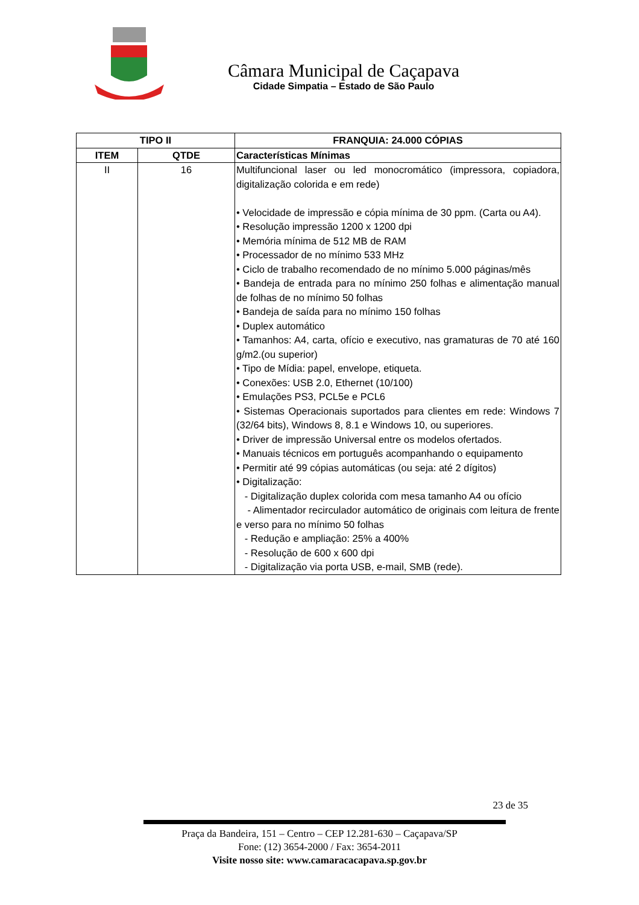Câmara Municipal de Caçapava
Cidade Simpatia – Estado de São Paulo
| TIPO II | | FRANQUIA: 24.000 CÓPIAS |
| --- | --- | --- |
| ITEM | QTDE | Características Mínimas |
| II | 16 | Multifuncional laser ou led monocromático (impressora, copiadora, digitalização colorida e em rede) • Velocidade de impressão e cópia mínima de 30 ppm. (Carta ou A4). • Resolução impressão 1200 x 1200 dpi • Memória mínima de 512 MB de RAM • Processador de no mínimo 533 MHz • Ciclo de trabalho recomendado de no mínimo 5.000 páginas/mês • Bandeja de entrada para no mínimo 250 folhas e alimentação manual de folhas de no mínimo 50 folhas • Bandeja de saída para no mínimo 150 folhas • Duplex automático • Tamanhos: A4, carta, ofício e executivo, nas gramaturas de 70 até 160 g/m2.(ou superior) • Tipo de Mídia: papel, envelope, etiqueta. • Conexões: USB 2.0, Ethernet (10/100) • Emulações PS3, PCL5e e PCL6 • Sistemas Operacionais suportados para clientes em rede: Windows 7 (32/64 bits), Windows 8, 8.1 e Windows 10, ou superiores. • Driver de impressão Universal entre os modelos ofertados. • Manuais técnicos em português acompanhando o equipamento • Permitir até 99 cópias automáticas (ou seja: até 2 dígitos) • Digitalização: - Digitalização duplex colorida com mesa tamanho A4 ou ofício - Alimentador recirculador automático de originais com leitura de frente e verso para no mínimo 50 folhas - Redução e ampliação: 25% a 400% - Resolução de 600 x 600 dpi - Digitalização via porta USB, e-mail, SMB (rede). |
23 de 35
Praça da Bandeira, 151 – Centro – CEP 12.281-630 – Caçapava/SP
Fone: (12) 3654-2000 / Fax: 3654-2011
Visite nosso site: www.camaracacapava.sp.gov.br